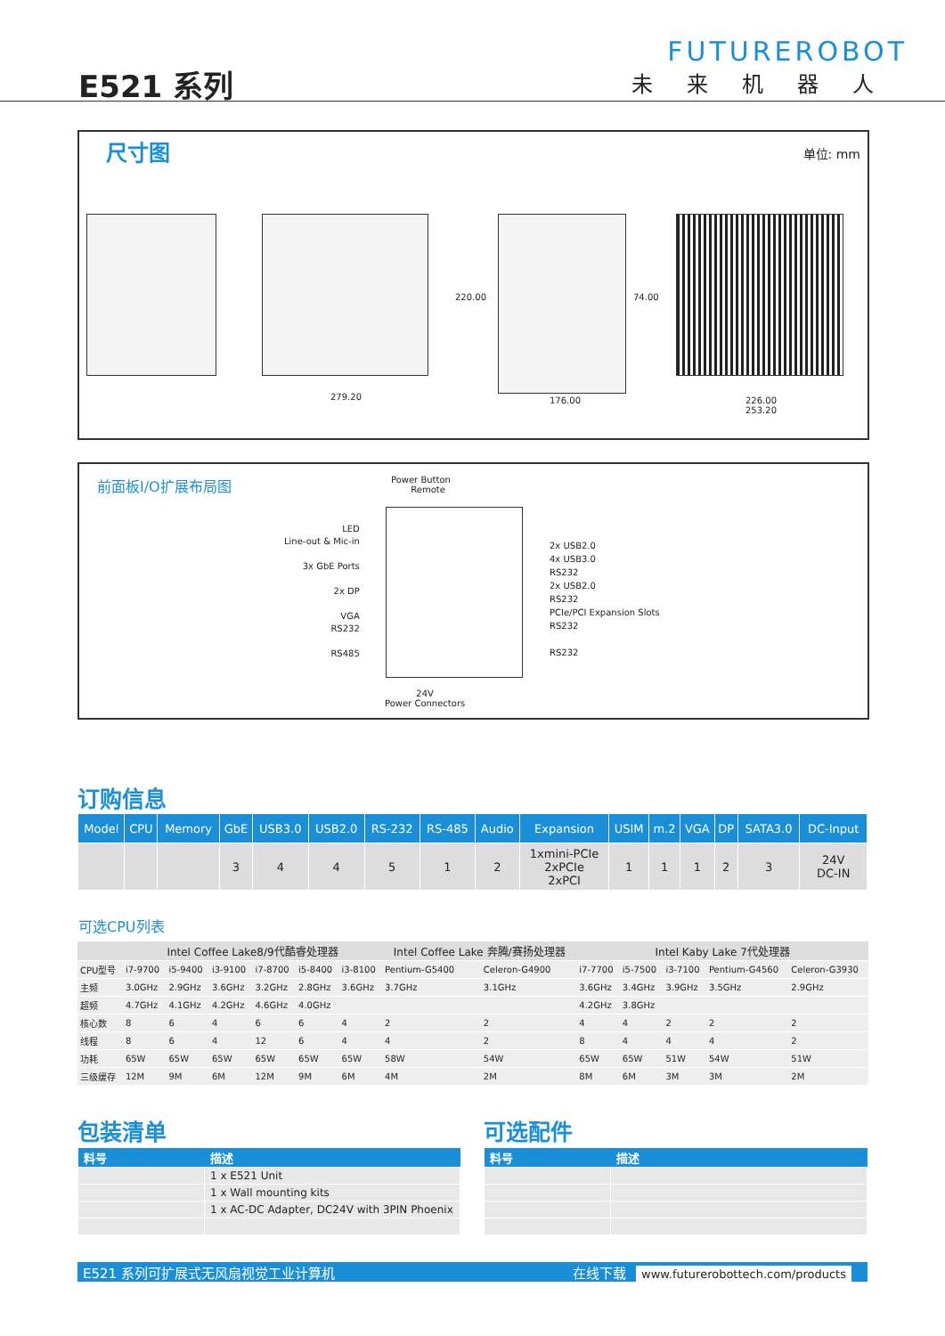E521 系列
FUTUREROBOT
未来机器人
尺寸图
单位: mm
279.20
220.00
176.00
74.00
226.00
253.20
前面板I/O扩展布局图
Power Button
Remote
LED
Line-out & Mic-in
3x GbE Ports
2x DP
VGA
RS232
RS485
2x USB2.0
4x USB3.0
RS232
2x USB2.0
RS232
PCIe/PCI Expansion Slots
RS232
RS232
24V
Power Connectors
订购信息
| Model | CPU | Memory | GbE | USB3.0 | USB2.0 | RS-232 | RS-485 | Audio | Expansion | USIM | m.2 | VGA | DP | SATA3.0 | DC-Input |
| --- | --- | --- | --- | --- | --- | --- | --- | --- | --- | --- | --- | --- | --- | --- | --- |
| | | | 3 | 4 | 4 | 5 | 1 | 2 | 1xmini-PCIe 2xPCIe 2xPCI | 1 | 1 | 1 | 2 | 3 | 24V DC-IN |
可选CPU列表
| | Intel Coffee Lake8/9代酷睿处理器 | | | | | | Intel Coffee Lake 奔腾/赛扬处理器 | | Intel Kaby Lake 7代处理器 | | | | |
| --- | --- | --- | --- | --- | --- | --- | --- | --- | --- | --- | --- | --- | --- |
| CPU型号 | i7-9700 | i5-9400 | i3-9100 | i7-8700 | i5-8400 | i3-8100 | Pentium-G5400 | Celeron-G4900 | i7-7700 | i5-7500 | i3-7100 | Pentium-G4560 | Celeron-G3930 |
| 主频 | 3.0GHz | 2.9GHz | 3.6GHz | 3.2GHz | 2.8GHz | 3.6GHz | 3.7GHz | 3.1GHz | 3.6GHz | 3.4GHz | 3.9GHz | 3.5GHz | 2.9GHz |
| 超频 | 4.7GHz | 4.1GHz | 4.2GHz | 4.6GHz | 4.0GHz | | | | 4.2GHz | 3.8GHz | | | |
| 核心数 | 8 | 6 | 4 | 6 | 6 | 4 | 2 | 2 | 4 | 4 | 2 | 2 | 2 |
| 线程 | 8 | 6 | 4 | 12 | 6 | 4 | 4 | 2 | 8 | 4 | 4 | 4 | 2 |
| 功耗 | 65W | 65W | 65W | 65W | 65W | 65W | 58W | 54W | 65W | 65W | 51W | 54W | 51W |
| 三级缓存 | 12M | 9M | 6M | 12M | 9M | 6M | 4M | 2M | 8M | 6M | 3M | 3M | 2M |
包装清单 可选配件
| 料号 | 描述 |
| --- | --- |
| | 1 x E521 Unit |
| | 1 x Wall mounting kits |
| | 1 x AC-DC Adapter, DC24V with 3PIN Phoenix |
| 料号 | 描述 |
| --- | --- |
E521 系列可扩展式无风扇视觉工业计算机 在线下载 www.futurerobottech.com/products